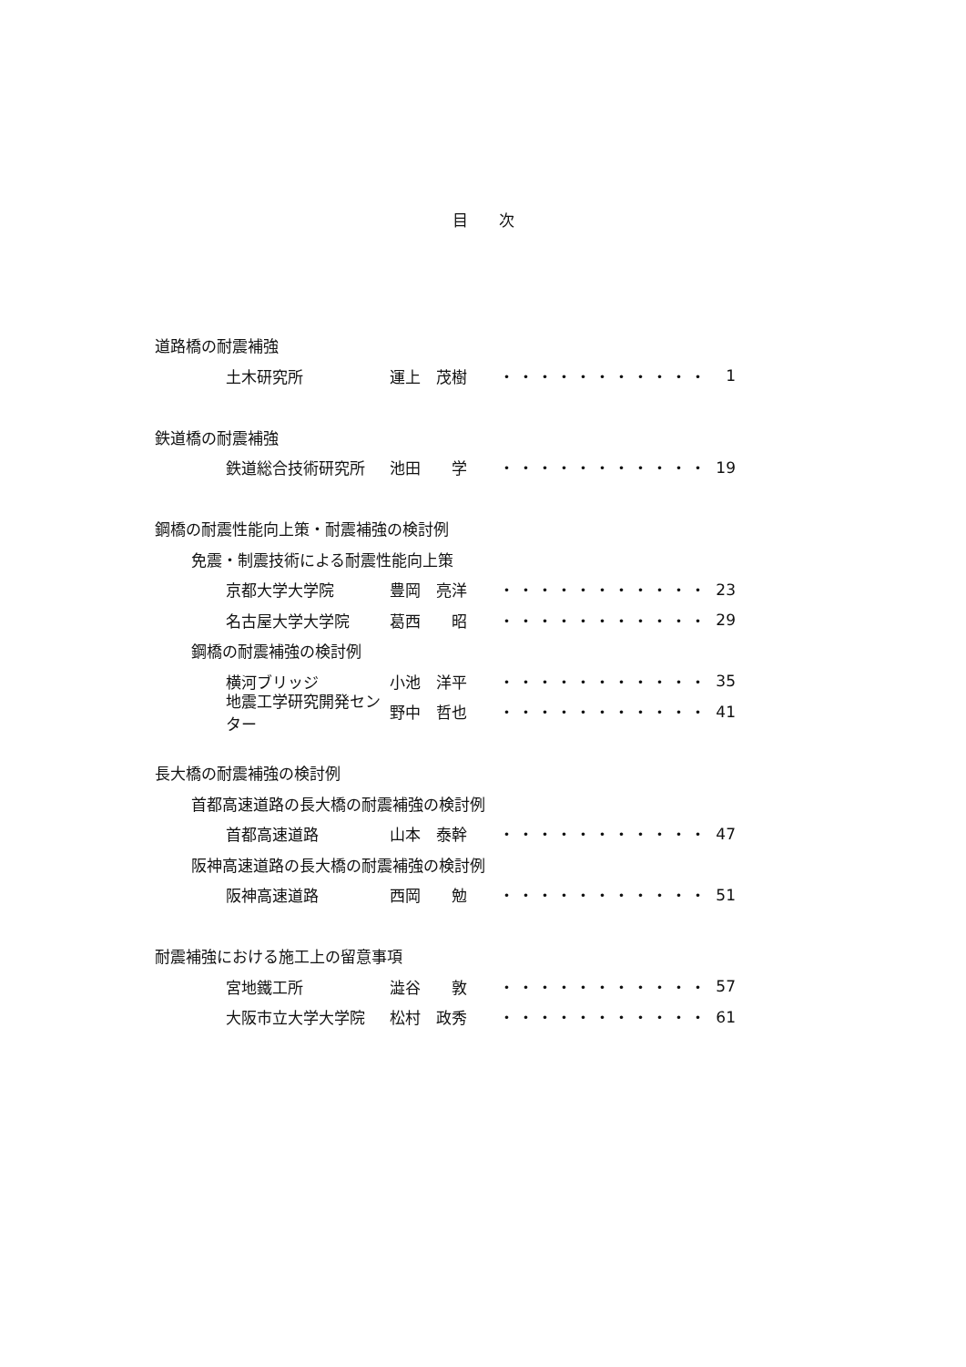目　　次
道路橋の耐震補強
土木研究所 運上　茂樹 ・・・・・・・・・・・ 1
鉄道橋の耐震補強
鉄道総合技術研究所 池田　　学 ・・・・・・・・・・・ 19
鋼橋の耐震性能向上策・耐震補強の検討例
免震・制震技術による耐震性能向上策
京都大学大学院 豊岡　亮洋 ・・・・・・・・・・・ 23
名古屋大学大学院 葛西　　昭 ・・・・・・・・・・・ 29
鋼橋の耐震補強の検討例
横河ブリッジ 小池　洋平 ・・・・・・・・・・・ 35
地震工学研究開発センター 野中　哲也 ・・・・・・・・・・・ 41
長大橋の耐震補強の検討例
首都高速道路の長大橋の耐震補強の検討例
首都高速道路 山本　泰幹 ・・・・・・・・・・・ 47
阪神高速道路の長大橋の耐震補強の検討例
阪神高速道路 西岡　　勉 ・・・・・・・・・・・ 51
耐震補強における施工上の留意事項
宮地鐵工所 澁谷　　敦 ・・・・・・・・・・・ 57
大阪市立大学大学院 松村　政秀 ・・・・・・・・・・・ 61